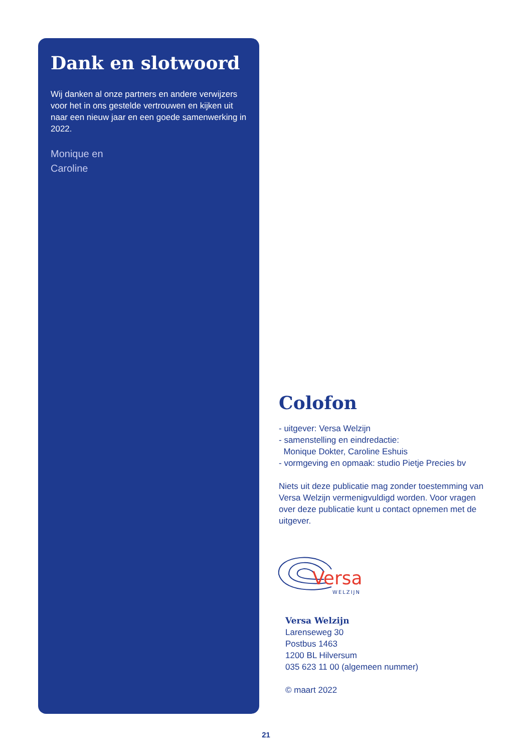Dank en slotwoord
Wij danken al onze partners en andere verwijzers voor het in ons gestelde vertrouwen en kijken uit naar een nieuw jaar en een goede samenwerking in 2022.
Monique en
Caroline
Colofon
- uitgever: Versa Welzijn
- samenstelling en eindredactie:
Monique Dokter, Caroline Eshuis
- vormgeving en opmaak: studio Pietje Precies bv
Niets uit deze publicatie mag zonder toestemming van Versa Welzijn vermenigvuldigd worden. Voor vragen over deze publicatie kunt u contact opnemen met de uitgever.
Versa
WELZIJN
Versa Welzijn
Larenseweg 30
Postbus 1463
1200 BL Hilversum
035 623 11 00 (algemeen nummer)
© maart 2022
21